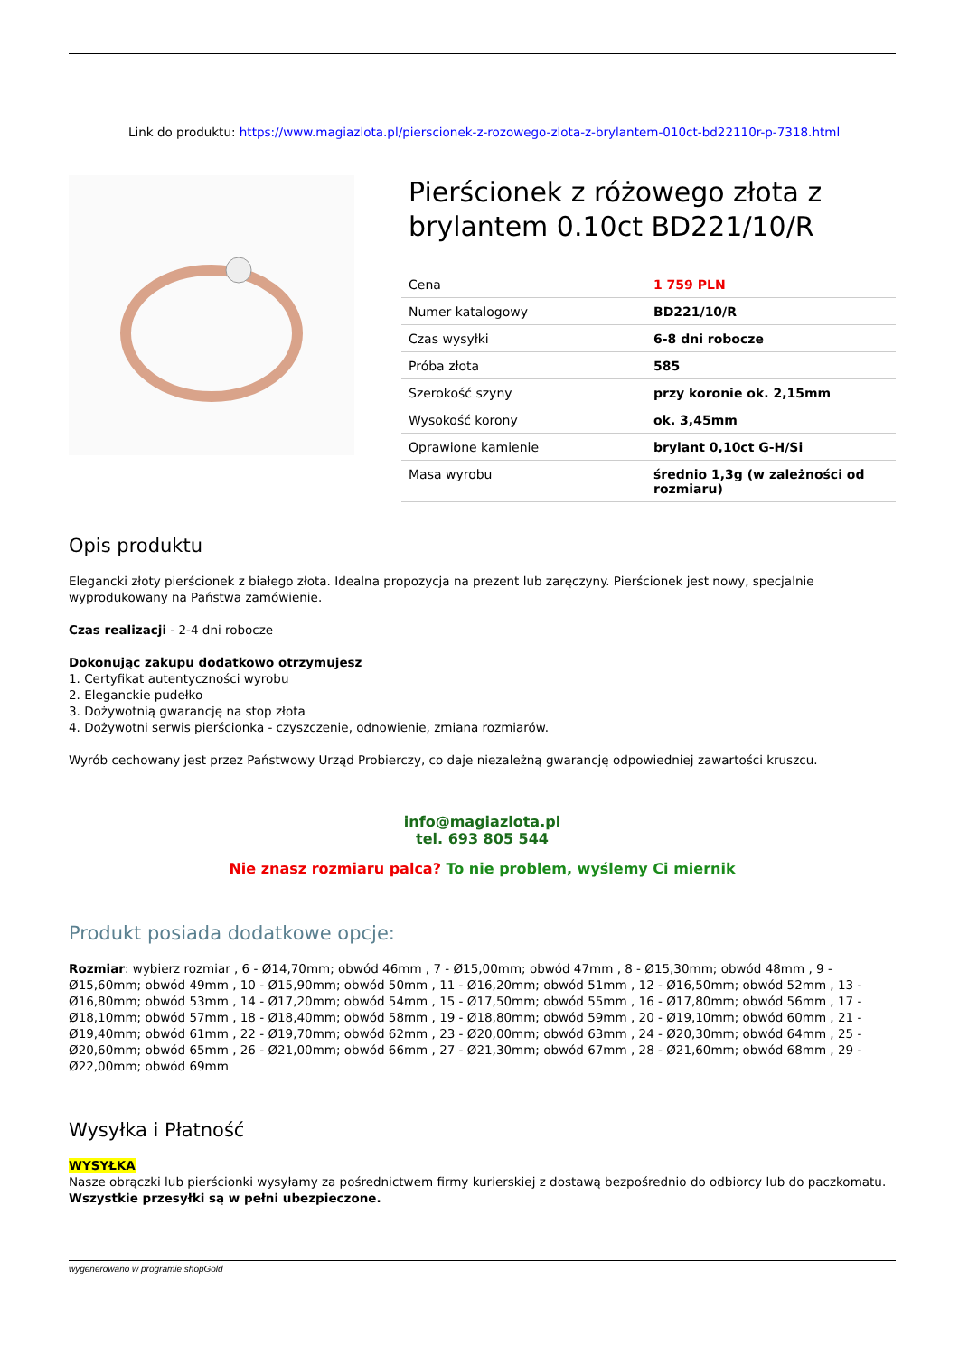Link do produktu: https://www.magiazlota.pl/pierscionek-z-rozowego-zlota-z-brylantem-010ct-bd22110r-p-7318.html
Pierścionek z różowego złota z brylantem 0.10ct BD221/10/R
| Cena | 1 759 PLN |
| Numer katalogowy | BD221/10/R |
| Czas wysyłki | 6-8 dni robocze |
| Próba złota | 585 |
| Szerokość szyny | przy koronie ok. 2,15mm |
| Wysokość korony | ok. 3,45mm |
| Oprawione kamienie | brylant 0,10ct G-H/Si |
| Masa wyrobu | średnio 1,3g (w zależności od rozmiaru) |
Opis produktu
Elegancki złoty pierścionek z białego złota. Idealna propozycja na prezent lub zaręczyny. Pierścionek jest nowy, specjalnie wyprodukowany na Państwa zamówienie.
Czas realizacji - 2-4 dni robocze
Dokonując zakupu dodatkowo otrzymujesz
1. Certyfikat autentyczności wyrobu
2. Eleganckie pudełko
3. Dożywotnią gwarancję na stop złota
4. Dożywotni serwis pierścionka - czyszczenie, odnowienie, zmiana rozmiarów.
Wyrób cechowany jest przez Państwowy Urząd Probierczy, co daje niezależną gwarancję odpowiedniej zawartości kruszcu.
info@magiazlota.pl
tel. 693 805 544
Nie znasz rozmiaru palca? To nie problem, wyślemy Ci miernik
Produkt posiada dodatkowe opcje:
Rozmiar: wybierz rozmiar , 6 - Ø14,70mm; obwód 46mm , 7 - Ø15,00mm; obwód 47mm , 8 - Ø15,30mm; obwód 48mm , 9 - Ø15,60mm; obwód 49mm , 10 - Ø15,90mm; obwód 50mm , 11 - Ø16,20mm; obwód 51mm , 12 - Ø16,50mm; obwód 52mm , 13 - Ø16,80mm; obwód 53mm , 14 - Ø17,20mm; obwód 54mm , 15 - Ø17,50mm; obwód 55mm , 16 - Ø17,80mm; obwód 56mm , 17 - Ø18,10mm; obwód 57mm , 18 - Ø18,40mm; obwód 58mm , 19 - Ø18,80mm; obwód 59mm , 20 - Ø19,10mm; obwód 60mm , 21 - Ø19,40mm; obwód 61mm , 22 - Ø19,70mm; obwód 62mm , 23 - Ø20,00mm; obwód 63mm , 24 - Ø20,30mm; obwód 64mm , 25 - Ø20,60mm; obwód 65mm , 26 - Ø21,00mm; obwód 66mm , 27 - Ø21,30mm; obwód 67mm , 28 - Ø21,60mm; obwód 68mm , 29 - Ø22,00mm; obwód 69mm
Wysyłka i Płatność
WYSYŁKA
Nasze obrączki lub pierścionki wysyłamy za pośrednictwem firmy kurierskiej z dostawą bezpośrednio do odbiorcy lub do paczkomatu. Wszystkie przesyłki są w pełni ubezpieczone.
wygenerowano w programie shopGold